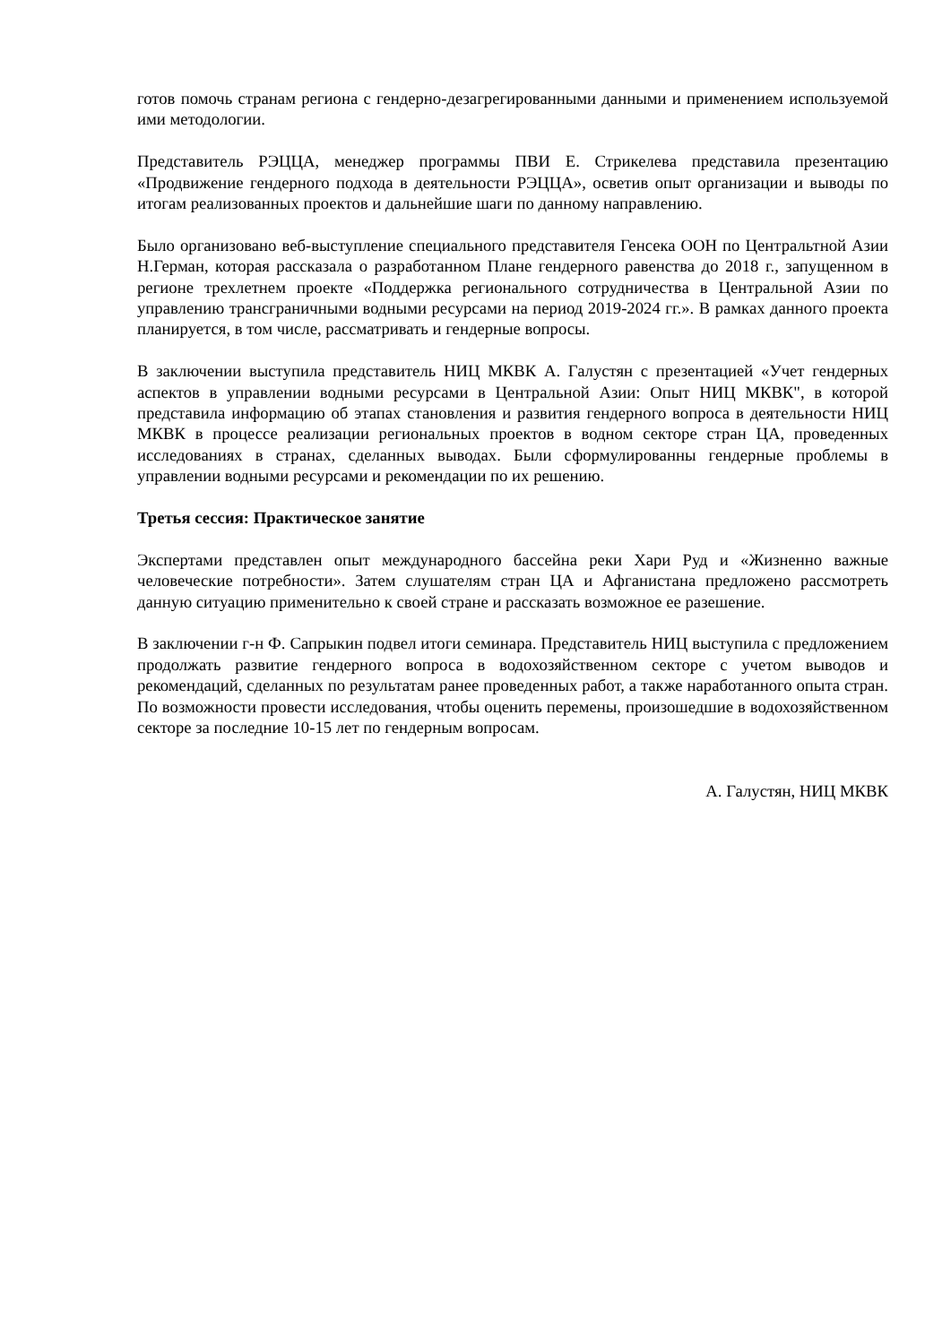готов помочь странам региона с гендерно-дезагрегированными данными и применением используемой ими методологии.
Представитель РЭЦЦА, менеджер программы ПВИ Е. Стрикелева представила презентацию «Продвижение гендерного подхода в деятельности РЭЦЦА», осветив опыт организации и выводы по итогам реализованных проектов и дальнейшие шаги по данному направлению.
Было организовано веб-выступление специального представителя Генсека ООН по Центральтной Азии Н.Герман, которая рассказала о разработанном Плане гендерного равенства до 2018 г., запущенном в регионе трехлетнем проекте «Поддержка регионального сотрудничества в Центральной Азии по управлению трансграничными водными ресурсами на период 2019-2024 гг.». В рамках данного проекта планируется, в том числе, рассматривать и гендерные вопросы.
В заключении выступила представитель НИЦ МКВК А. Галустян с презентацией «Учет гендерных аспектов в управлении водными ресурсами в Центральной Азии: Опыт НИЦ МКВК", в которой представила информацию об этапах становления и развития гендерного вопроса в деятельности НИЦ МКВК в процессе реализации региональных проектов в водном секторе стран ЦА, проведенных исследованиях в странах, сделанных выводах. Были сформулированны гендерные проблемы в управлении водными ресурсами и рекомендации по их решению.
Третья сессия: Практическое занятие
Экспертами представлен опыт международного бассейна реки Хари Руд и «Жизненно важные человеческие потребности». Затем слушателям стран ЦА и Афганистана предложено рассмотреть данную ситуацию применительно к своей стране и рассказать возможное ее разешение.
В заключении г-н Ф. Сапрыкин подвел итоги семинара. Представитель НИЦ выступила с предложением продолжать развитие гендерного вопроса в водохозяйственном секторе с учетом выводов и рекомендаций, сделанных по результатам ранее проведенных работ, а также наработанного опыта стран. По возможности провести исследования, чтобы оценить перемены, произошедшие в водохозяйственном секторе за последние 10-15 лет по гендерным вопросам.
А. Галустян, НИЦ МКВК